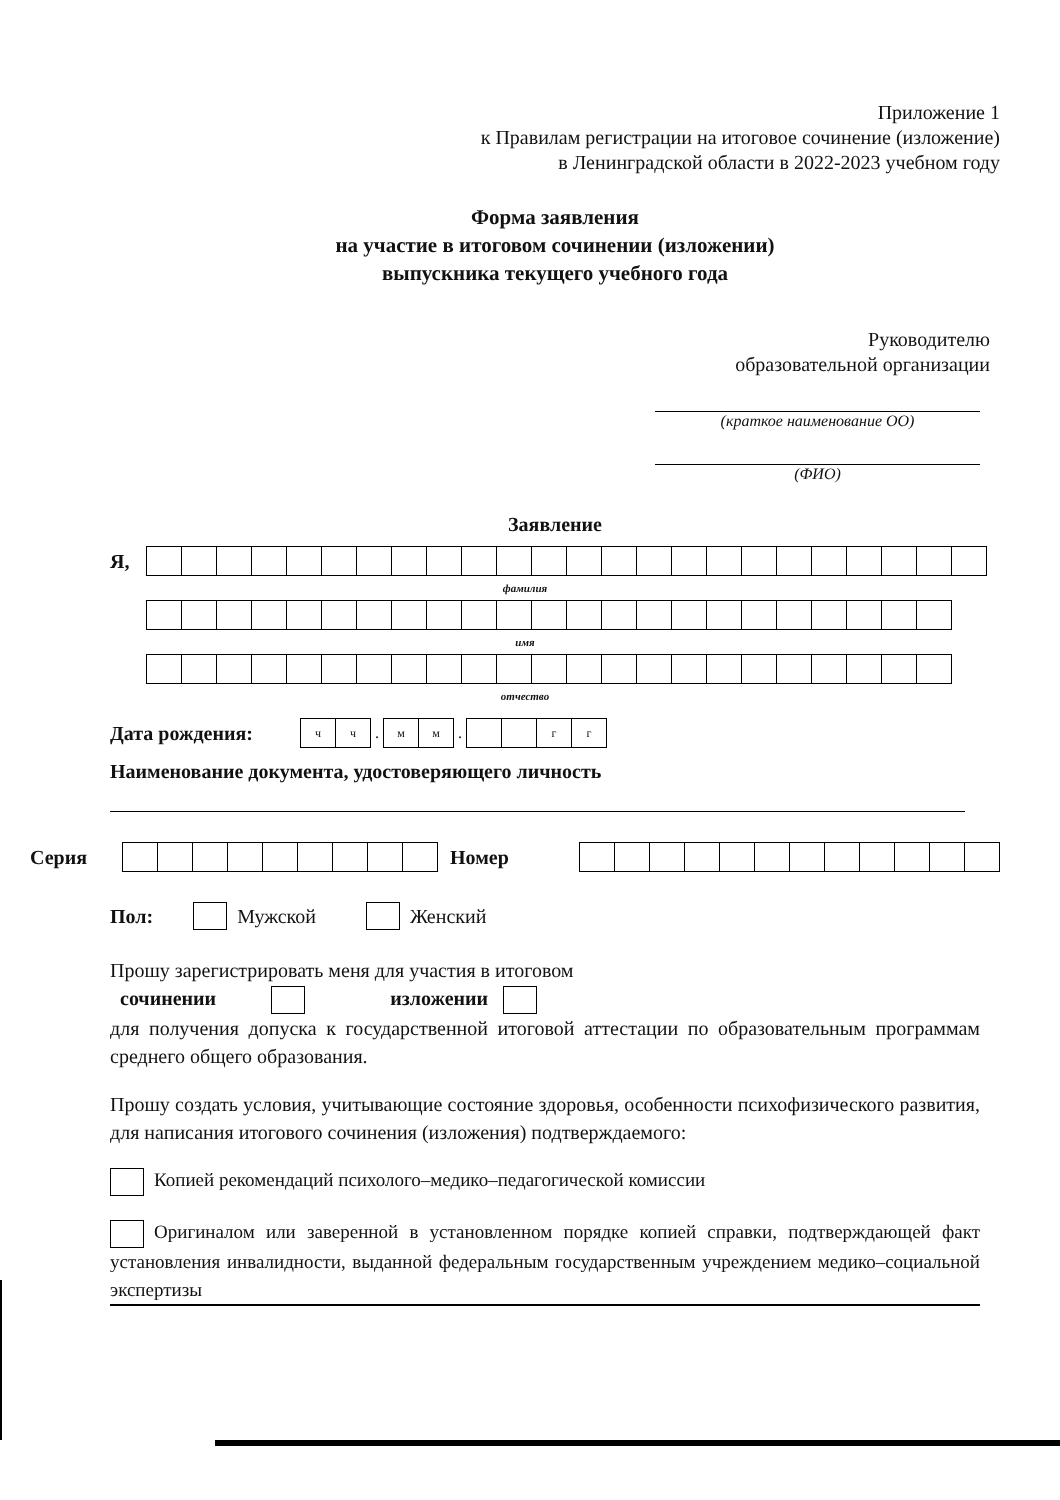Приложение 1
к Правилам регистрации на итоговое сочинение (изложение)
в Ленинградской области в 2022-2023 учебном году
Форма заявления
на участие в итоговом сочинении (изложении)
выпускника текущего учебного года
Руководителю
образовательной организации
(краткое наименование ОО)
(ФИО)
Заявление
Я,
фамилия
имя
отчество
Дата рождения:
чч
.
мм
.
гг
Наименование документа, удостоверяющего личность
Серия Номер
Пол: Мужской Женский
Прошу зарегистрировать меня для участия в итоговом
сочинении изложении
для получения допуска к государственной итоговой аттестации по образовательным программам среднего общего образования.
Прошу создать условия, учитывающие состояние здоровья, особенности психофизического развития, для написания итогового сочинения (изложения) подтверждаемого:
Копией рекомендаций психолого–медико–педагогической комиссии
Оригиналом или заверенной в установленном порядке копией справки, подтверждающей факт установления инвалидности, выданной федеральным государственным учреждением медико–социальной экспертизы